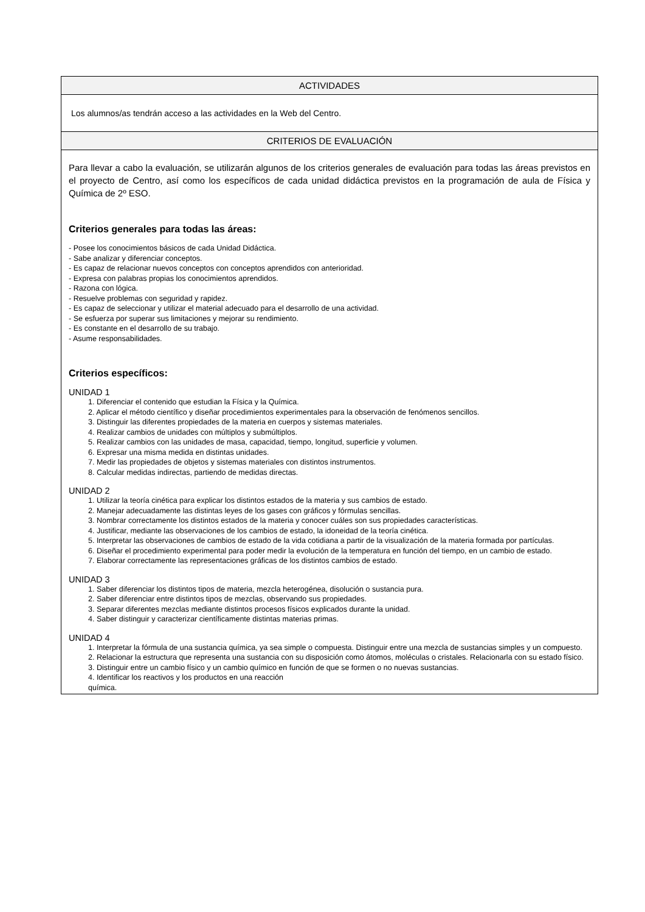| ACTIVIDADES |
| --- |
| Los alumnos/as tendrán acceso a las actividades en la Web del Centro. |
| CRITERIOS DE EVALUACIÓN |
| Para llevar a cabo la evaluación, se utilizarán algunos de los criterios generales de evaluación para todas las áreas previstos en el proyecto de Centro, así como los específicos de cada unidad didáctica previstos en la programación de aula de Física y Química de 2º ESO. Criterios generales para todas las áreas: - Posee los conocimientos básicos de cada Unidad Didáctica. - Sabe analizar y diferenciar conceptos. - Es capaz de relacionar nuevos conceptos con conceptos aprendidos con anterioridad. - Expresa con palabras propias los conocimientos aprendidos. - Razona con lógica. - Resuelve problemas con seguridad y rapidez. - Es capaz de seleccionar y utilizar el material adecuado para el desarrollo de una actividad. - Se esfuerza por superar sus limitaciones y mejorar su rendimiento. - Es constante en el desarrollo de su trabajo. - Asume responsabilidades. Criterios específicos: UNIDAD 1 1. Diferenciar el contenido que estudian la Física y la Química. 2. Aplicar el método científico y diseñar procedimientos experimentales para la observación de fenómenos sencillos. 3. Distinguir las diferentes propiedades de la materia en cuerpos y sistemas materiales. 4. Realizar cambios de unidades con múltiplos y submúltiplos. 5. Realizar cambios con las unidades de masa, capacidad, tiempo, longitud, superficie y volumen. 6. Expresar una misma medida en distintas unidades. 7. Medir las propiedades de objetos y sistemas materiales con distintos instrumentos. 8. Calcular medidas indirectas, partiendo de medidas directas. UNIDAD 2 1. Utilizar la teoría cinética para explicar los distintos estados de la materia y sus cambios de estado. 2. Manejar adecuadamente las distintas leyes de los gases con gráficos y fórmulas sencillas. 3. Nombrar correctamente los distintos estados de la materia y conocer cuáles son sus propiedades características. 4. Justificar, mediante las observaciones de los cambios de estado, la idoneidad de la teoría cinética. 5. Interpretar las observaciones de cambios de estado de la vida cotidiana a partir de la visualización de la materia formada por partículas. 6. Diseñar el procedimiento experimental para poder medir la evolución de la temperatura en función del tiempo, en un cambio de estado. 7. Elaborar correctamente las representaciones gráficas de los distintos cambios de estado. UNIDAD 3 1. Saber diferenciar los distintos tipos de materia, mezcla heterogénea, disolución o sustancia pura. 2. Saber diferenciar entre distintos tipos de mezclas, observando sus propiedades. 3. Separar diferentes mezclas mediante distintos procesos físicos explicados durante la unidad. 4. Saber distinguir y caracterizar científicamente distintas materias primas. UNIDAD 4 1. Interpretar la fórmula de una sustancia química, ya sea simple o compuesta. Distinguir entre una mezcla de sustancias simples y un compuesto. 2. Relacionar la estructura que representa una sustancia con su disposición como átomos, moléculas o cristales. Relacionarla con su estado físico. 3. Distinguir entre un cambio físico y un cambio químico en función de que se formen o no nuevas sustancias. 4. Identificar los reactivos y los productos en una reacción química. |